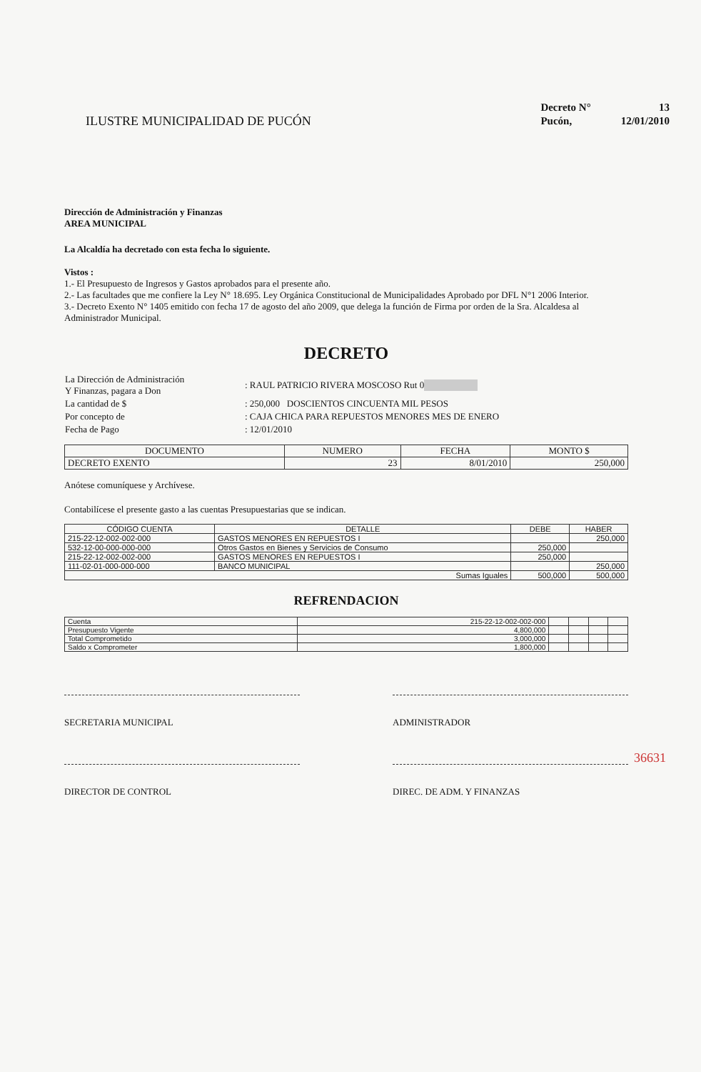ILUSTRE MUNICIPALIDAD DE PUCÓN
| Decreto N° | 13 |
| Pucón, | 12/01/2010 |
Dirección de Administración y Finanzas
AREA MUNICIPAL
La Alcaldía ha decretado con esta fecha lo siguiente.
Vistos :
1.- El Presupuesto de Ingresos y Gastos aprobados para el presente año.
2.- Las facultades que me confiere la Ley N° 18.695. Ley Orgánica Constitucional de Municipalidades Aprobado por DFL N°1 2006 Interior.
3.- Decreto Exento N° 1405 emitido con fecha 17 de agosto del año 2009, que delega la función de Firma por orden de la Sra. Alcaldesa al Administrador Municipal.
DECRETO
| La Dirección de Administración Y Finanzas, pagara a Don | : RAUL PATRICIO RIVERA MOSCOSO Rut 0 |
| La cantidad de $ | : 250,000 DOSCIENTOS CINCUENTA MIL PESOS |
| Por concepto de | : CAJA CHICA PARA REPUESTOS MENORES MES DE ENERO |
| Fecha de Pago | : 12/01/2010 |
| DOCUMENTO | NUMERO | FECHA | MONTO $ |
| --- | --- | --- | --- |
| DECRETO EXENTO | 23 | 8/01/2010 | 250,000 |
Anótese comuníquese y Archívese.
Contabilícese el presente gasto a las cuentas Presupuestarias que se indican.
| CÓDIGO CUENTA | DETALLE | DEBE | HABER |
| --- | --- | --- | --- |
| 215-22-12-002-002-000 | GASTOS MENORES EN REPUESTOS I | | 250,000 |
| 532-12-00-000-000-000 | Otros Gastos en Bienes y Servicios de Consumo | 250,000 | |
| 215-22-12-002-002-000 | GASTOS MENORES EN REPUESTOS I | 250,000 | |
| 111-02-01-000-000-000 | BANCO MUNICIPAL | | 250,000 |
| Sumas Iguales | | 500,000 | 500,000 |
REFRENDACION
| Cuenta | 215-22-12-002-002-000 | | | | |
| Presupuesto Vigente | 4,800,000 | | | | |
| Total Comprometido | 3,000,000 | | | | |
| Saldo x Comprometer | 1,800,000 | | | | |
SECRETARIA MUNICIPAL ADMINISTRADOR
DIRECTOR DE CONTROL DIREC. DE ADM. Y FINANZAS
36631